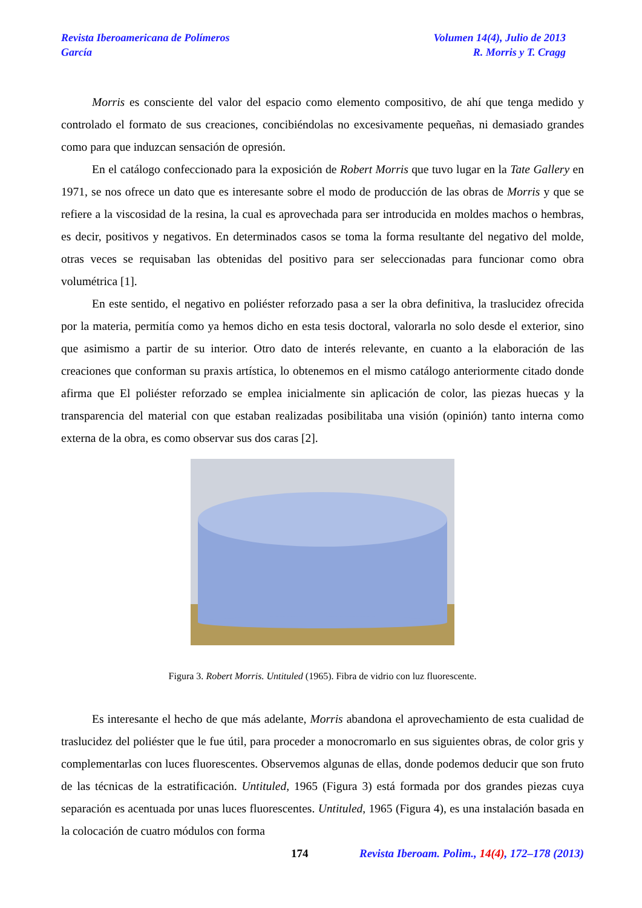Revista Iberoamericana de Polímeros
García
Volumen 14(4), Julio de 2013
R. Morris y T. Cragg
Morris es consciente del valor del espacio como elemento compositivo, de ahí que tenga medido y controlado el formato de sus creaciones, concibiéndolas no excesivamente pequeñas, ni demasiado grandes como para que induzcan sensación de opresión.
En el catálogo confeccionado para la exposición de Robert Morris que tuvo lugar en la Tate Gallery en 1971, se nos ofrece un dato que es interesante sobre el modo de producción de las obras de Morris y que se refiere a la viscosidad de la resina, la cual es aprovechada para ser introducida en moldes machos o hembras, es decir, positivos y negativos. En determinados casos se toma la forma resultante del negativo del molde, otras veces se requisaban las obtenidas del positivo para ser seleccionadas para funcionar como obra volumétrica [1].
En este sentido, el negativo en poliéster reforzado pasa a ser la obra definitiva, la traslucidez ofrecida por la materia, permitía como ya hemos dicho en esta tesis doctoral, valorarla no solo desde el exterior, sino que asimismo a partir de su interior. Otro dato de interés relevante, en cuanto a la elaboración de las creaciones que conforman su praxis artística, lo obtenemos en el mismo catálogo anteriormente citado donde afirma que El poliéster reforzado se emplea inicialmente sin aplicación de color, las piezas huecas y la transparencia del material con que estaban realizadas posibilitaba una visión (opinión) tanto interna como externa de la obra, es como observar sus dos caras [2].
Figura 3. Robert Morris. Untituled (1965). Fibra de vidrio con luz fluorescente.
Es interesante el hecho de que más adelante, Morris abandona el aprovechamiento de esta cualidad de traslucidez del poliéster que le fue útil, para proceder a monocromarlo en sus siguientes obras, de color gris y complementarlas con luces fluorescentes. Observemos algunas de ellas, donde podemos deducir que son fruto de las técnicas de la estratificación. Untituled, 1965 (Figura 3) está formada por dos grandes piezas cuya separación es acentuada por unas luces fluorescentes. Untituled, 1965 (Figura 4), es una instalación basada en la colocación de cuatro módulos con forma
174 Revista Iberoam. Polim., 14(4), 172–178 (2013)